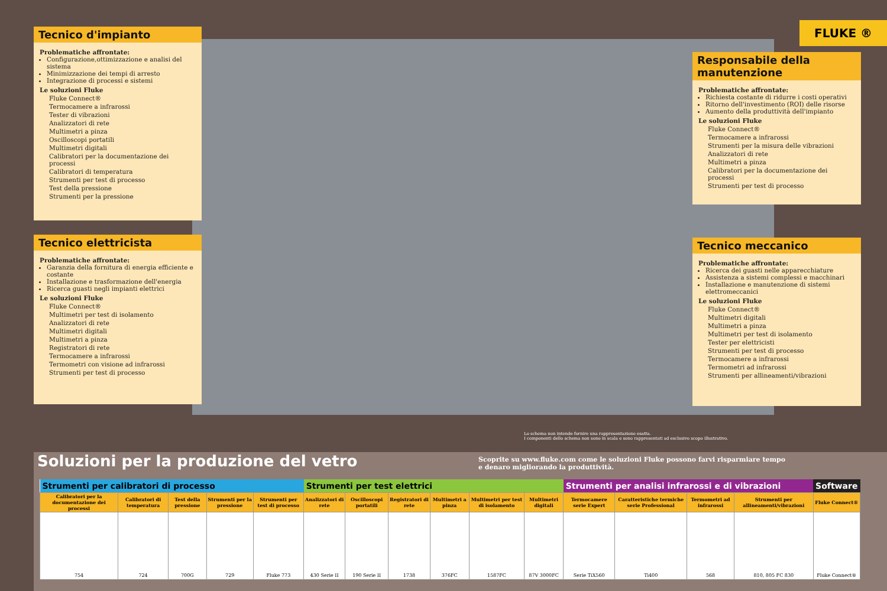FLUKE ®
Tecnico d'impianto
Problematiche affrontate:
Configurazione,ottimizzazione e analisi del sistema
Minimizzazione dei tempi di arresto
Integrazione di processi e sistemi
Le soluzioni Fluke
Fluke Connect®
Termocamere a infrarossi
Tester di vibrazioni
Analizzatori di rete
Multimetri a pinza
Oscilloscopi portatili
Multimetri digitali
Calibratori per la documentazione dei processi
Calibratori di temperatura
Strumenti per test di processo
Test della pressione
Strumenti per la pressione
Tecnico elettricista
Problematiche affrontate:
Garanzia della fornitura di energia efficiente e costante
Installazione e trasformazione dell'energia
Ricerca guasti negli impianti elettrici
Le soluzioni Fluke
Fluke Connect®
Multimetri per test di isolamento
Analizzatori di rete
Multimetri digitali
Multimetri a pinza
Registratori di rete
Termocamere a infrarossi
Termometri con visione ad infrarossi
Strumenti per test di processo
Responsabile della manutenzione
Problematiche affrontate:
Richiesta costante di ridurre i costi operativi
Ritorno dell'investimento (ROI) delle risorse
Aumento della produttività dell'impianto
Le soluzioni Fluke
Fluke Connect®
Termocamere a infrarossi
Strumenti per la misura delle vibrazioni
Analizzatori di rete
Multimetri a pinza
Calibratori per la documentazione dei processi
Strumenti per test di processo
Tecnico meccanico
Problematiche affrontate:
Ricerca dei guasti nelle apparecchiature
Assistenza a sistemi complessi e macchinari
Installazione e manutenzione di sistemi elettromeccanici
Le soluzioni Fluke
Fluke Connect®
Multimetri digitali
Multimetri a pinza
Multimetri per test di isolamento
Tester per elettricisti
Strumenti per test di processo
Termocamere a infrarossi
Termometri ad infrarossi
Strumenti per allineamenti/vibrazioni
Lo schema non intende fornire una rappresentazione esatta.
I componenti dello schema non sono in scala e sono rappresentati ad esclusivo scopo illustrativo.
Soluzioni per la produzione del vetro
Scoprite su www.fluke.com come le soluzioni Fluke possono farvi risparmiare tempo
e denaro migliorando la produttività.
| Strumenti per calibratori di processo | | | | | Strumenti per test elettrici | | | | | | Strumenti per analisi infrarossi e di vibrazioni | | | | Software |
| --- | --- | --- | --- | --- | --- | --- | --- | --- | --- | --- | --- | --- | --- | --- | --- |
| Calibratori per la documentazione dei processi | Calibratori di temperatura | Test della pressione | Strumenti per la pressione | Strumenti per test di processo | Analizzatori di rete | Oscilloscopi portatili | Registratori di rete | Multimetri a pinza | Multimetri per test di isolamento | Multimetri digitali | Termocamere serie Expert | Caratteristiche termiche serie Professional | Termometri ad infrarossi | Strumenti per allineamenti/vibrazioni | Fluke Connect® |
| 754 | 724 | 700G | 729 | Fluke 773 | 430 Serie II | 190 Serie II | 1738 | 376FC | 1587FC | 87V 3000FC | Serie TiX560 | Ti400 | 568 | 810, 805 FC 830 | Fluke Connect® |